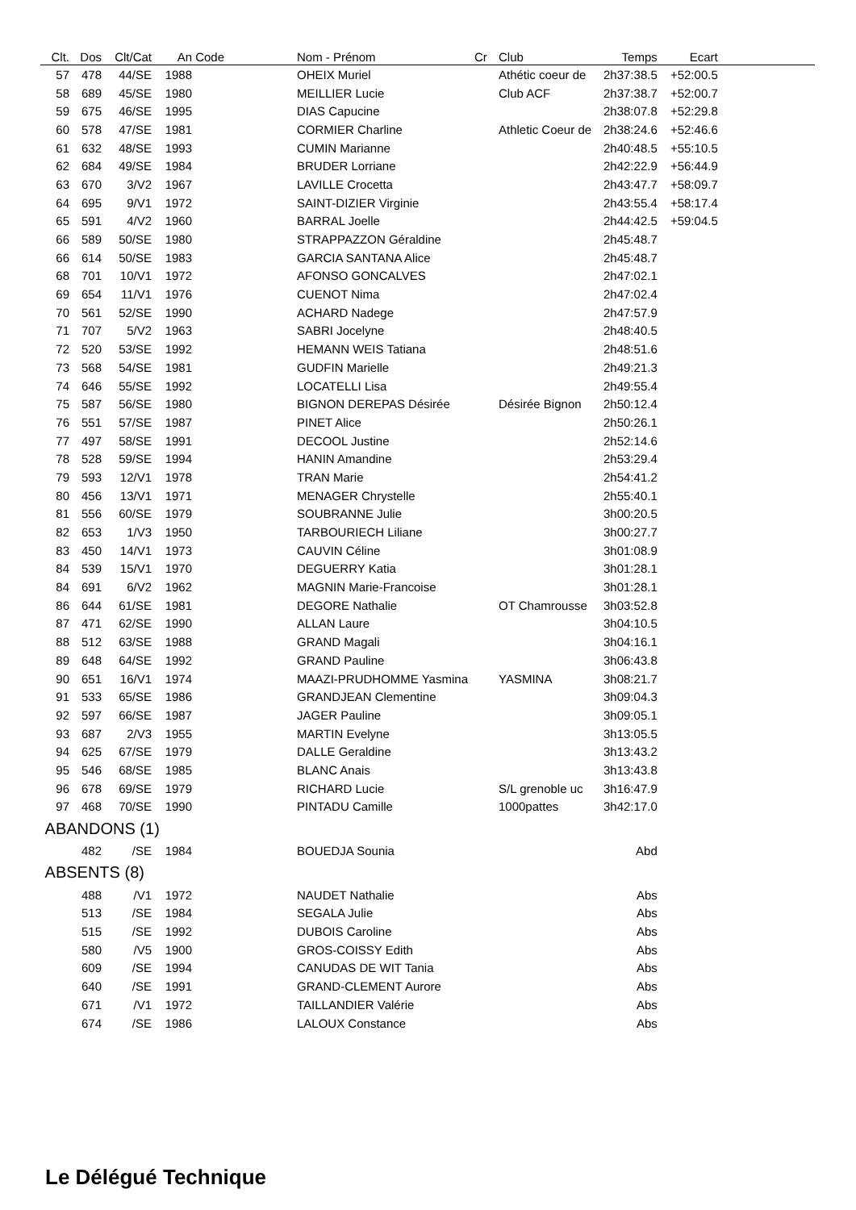| Clt. | Dos | Clt/Cat | An | Code | Nom - Prénom | Cr | Club | Temps | Ecart | |
| --- | --- | --- | --- | --- | --- | --- | --- | --- | --- | --- |
| 57 | 478 | 44/SE | 1988 | | OHEIX Muriel | | Athétic coeur de | 2h37:38.5 | +52:00.5 | |
| 58 | 689 | 45/SE | 1980 | | MEILLIER Lucie | | Club ACF | 2h37:38.7 | +52:00.7 | |
| 59 | 675 | 46/SE | 1995 | | DIAS Capucine | | | 2h38:07.8 | +52:29.8 | |
| 60 | 578 | 47/SE | 1981 | | CORMIER Charline | | Athletic Coeur de | 2h38:24.6 | +52:46.6 | |
| 61 | 632 | 48/SE | 1993 | | CUMIN Marianne | | | 2h40:48.5 | +55:10.5 | |
| 62 | 684 | 49/SE | 1984 | | BRUDER Lorriane | | | 2h42:22.9 | +56:44.9 | |
| 63 | 670 | 3/V2 | 1967 | | LAVILLE Crocetta | | | 2h43:47.7 | +58:09.7 | |
| 64 | 695 | 9/V1 | 1972 | | SAINT-DIZIER Virginie | | | 2h43:55.4 | +58:17.4 | |
| 65 | 591 | 4/V2 | 1960 | | BARRAL Joelle | | | 2h44:42.5 | +59:04.5 | |
| 66 | 589 | 50/SE | 1980 | | STRAPPAZZON Géraldine | | | 2h45:48.7 | | |
| 66 | 614 | 50/SE | 1983 | | GARCIA SANTANA Alice | | | 2h45:48.7 | | |
| 68 | 701 | 10/V1 | 1972 | | AFONSO GONCALVES | | | 2h47:02.1 | | |
| 69 | 654 | 11/V1 | 1976 | | CUENOT Nima | | | 2h47:02.4 | | |
| 70 | 561 | 52/SE | 1990 | | ACHARD Nadege | | | 2h47:57.9 | | |
| 71 | 707 | 5/V2 | 1963 | | SABRI Jocelyne | | | 2h48:40.5 | | |
| 72 | 520 | 53/SE | 1992 | | HEMANN WEIS Tatiana | | | 2h48:51.6 | | |
| 73 | 568 | 54/SE | 1981 | | GUDFIN Marielle | | | 2h49:21.3 | | |
| 74 | 646 | 55/SE | 1992 | | LOCATELLI Lisa | | | 2h49:55.4 | | |
| 75 | 587 | 56/SE | 1980 | | BIGNON DEREPAS Désirée | | Désirée Bignon | 2h50:12.4 | | |
| 76 | 551 | 57/SE | 1987 | | PINET Alice | | | 2h50:26.1 | | |
| 77 | 497 | 58/SE | 1991 | | DECOOL Justine | | | 2h52:14.6 | | |
| 78 | 528 | 59/SE | 1994 | | HANIN Amandine | | | 2h53:29.4 | | |
| 79 | 593 | 12/V1 | 1978 | | TRAN Marie | | | 2h54:41.2 | | |
| 80 | 456 | 13/V1 | 1971 | | MENAGER Chrystelle | | | 2h55:40.1 | | |
| 81 | 556 | 60/SE | 1979 | | SOUBRANNE Julie | | | 3h00:20.5 | | |
| 82 | 653 | 1/V3 | 1950 | | TARBOURIECH Liliane | | | 3h00:27.7 | | |
| 83 | 450 | 14/V1 | 1973 | | CAUVIN Céline | | | 3h01:08.9 | | |
| 84 | 539 | 15/V1 | 1970 | | DEGUERRY Katia | | | 3h01:28.1 | | |
| 84 | 691 | 6/V2 | 1962 | | MAGNIN Marie-Francoise | | | 3h01:28.1 | | |
| 86 | 644 | 61/SE | 1981 | | DEGORE Nathalie | | OT Chamrousse | 3h03:52.8 | | |
| 87 | 471 | 62/SE | 1990 | | ALLAN Laure | | | 3h04:10.5 | | |
| 88 | 512 | 63/SE | 1988 | | GRAND Magali | | | 3h04:16.1 | | |
| 89 | 648 | 64/SE | 1992 | | GRAND Pauline | | | 3h06:43.8 | | |
| 90 | 651 | 16/V1 | 1974 | | MAAZI-PRUDHOMME Yasmina | | YASMINA | 3h08:21.7 | | |
| 91 | 533 | 65/SE | 1986 | | GRANDJEAN Clementine | | | 3h09:04.3 | | |
| 92 | 597 | 66/SE | 1987 | | JAGER Pauline | | | 3h09:05.1 | | |
| 93 | 687 | 2/V3 | 1955 | | MARTIN Evelyne | | | 3h13:05.5 | | |
| 94 | 625 | 67/SE | 1979 | | DALLE Geraldine | | | 3h13:43.2 | | |
| 95 | 546 | 68/SE | 1985 | | BLANC Anais | | | 3h13:43.8 | | |
| 96 | 678 | 69/SE | 1979 | | RICHARD Lucie | | S/L grenoble uc | 3h16:47.9 | | |
| 97 | 468 | 70/SE | 1990 | | PINTADU Camille | | 1000pattes | 3h42:17.0 | | |
| ABANDONS (1) | | | | | | | | | | |
| | 482 | /SE | 1984 | | BOUEDJA Sounia | | | Abd | | |
| ABSENTS (8) | | | | | | | | | | |
| | 488 | /V1 | 1972 | | NAUDET Nathalie | | | Abs | | |
| | 513 | /SE | 1984 | | SEGALA Julie | | | Abs | | |
| | 515 | /SE | 1992 | | DUBOIS Caroline | | | Abs | | |
| | 580 | /V5 | 1900 | | GROS-COISSY Edith | | | Abs | | |
| | 609 | /SE | 1994 | | CANUDAS DE WIT Tania | | | Abs | | |
| | 640 | /SE | 1991 | | GRAND-CLEMENT Aurore | | | Abs | | |
| | 671 | /V1 | 1972 | | TAILLANDIER Valérie | | | Abs | | |
| | 674 | /SE | 1986 | | LALOUX Constance | | | Abs | | |
Le Délégué Technique